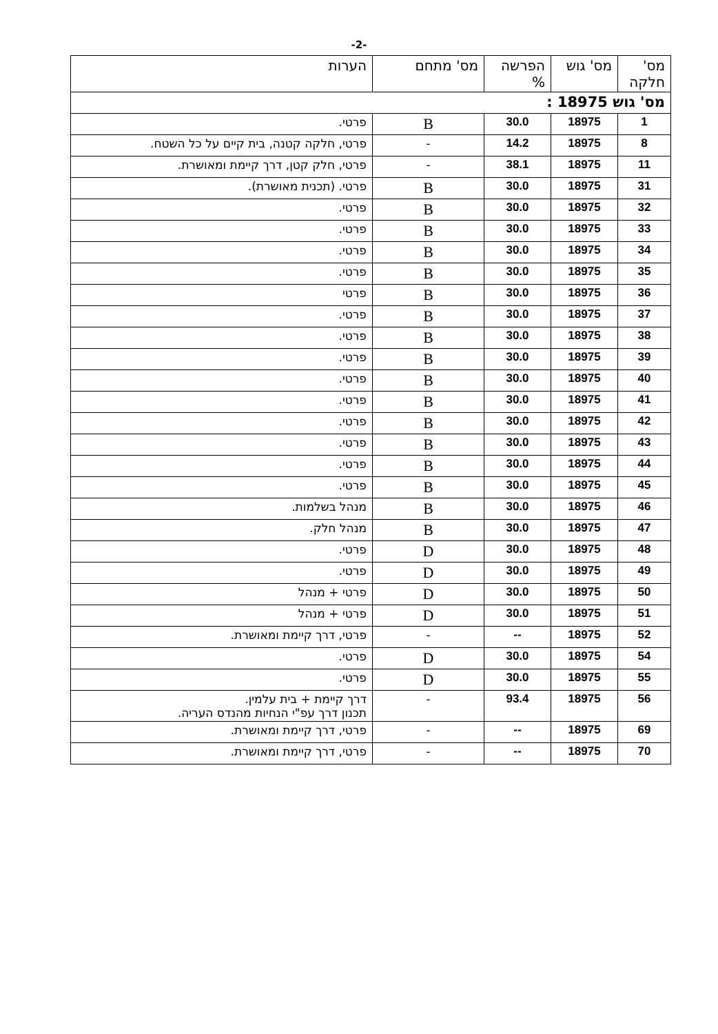-2-
| מס' חלקה | מס' גוש | הפרשה % | מס' מתחם | הערות |
| --- | --- | --- | --- | --- |
| מס' גוש 18975 : | | | | |
| 1 | 18975 | 30.0 | B | פרטי. |
| 8 | 18975 | 14.2 | - | פרטי, חלקה קטנה, בית קיים על כל השטח. |
| 11 | 18975 | 38.1 | - | פרטי, חלק קטן, דרך קיימת ומאושרת. |
| 31 | 18975 | 30.0 | B | פרטי. (תכנית מאושרת). |
| 32 | 18975 | 30.0 | B | פרטי. |
| 33 | 18975 | 30.0 | B | פרטי. |
| 34 | 18975 | 30.0 | B | פרטי. |
| 35 | 18975 | 30.0 | B | פרטי. |
| 36 | 18975 | 30.0 | B | פרטי |
| 37 | 18975 | 30.0 | B | פרטי. |
| 38 | 18975 | 30.0 | B | פרטי. |
| 39 | 18975 | 30.0 | B | פרטי. |
| 40 | 18975 | 30.0 | B | פרטי. |
| 41 | 18975 | 30.0 | B | פרטי. |
| 42 | 18975 | 30.0 | B | פרטי. |
| 43 | 18975 | 30.0 | B | פרטי. |
| 44 | 18975 | 30.0 | B | פרטי. |
| 45 | 18975 | 30.0 | B | פרטי. |
| 46 | 18975 | 30.0 | B | מנהל בשלמות. |
| 47 | 18975 | 30.0 | B | מנהל חלק. |
| 48 | 18975 | 30.0 | D | פרטי. |
| 49 | 18975 | 30.0 | D | פרטי. |
| 50 | 18975 | 30.0 | D | פרטי + מנהל |
| 51 | 18975 | 30.0 | D | פרטי + מנהל |
| 52 | 18975 | -- | - | פרטי, דרך קיימת ומאושרת. |
| 54 | 18975 | 30.0 | D | פרטי. |
| 55 | 18975 | 30.0 | D | פרטי. |
| 56 | 18975 | 93.4 | - | דרך קיימת + בית עלמין. תכנון דרך עפ"י הנחיות מהנדס העריה. |
| 69 | 18975 | -- | - | פרטי, דרך קיימת ומאושרת. |
| 70 | 18975 | -- | - | פרטי, דרך קיימת ומאושרת. |